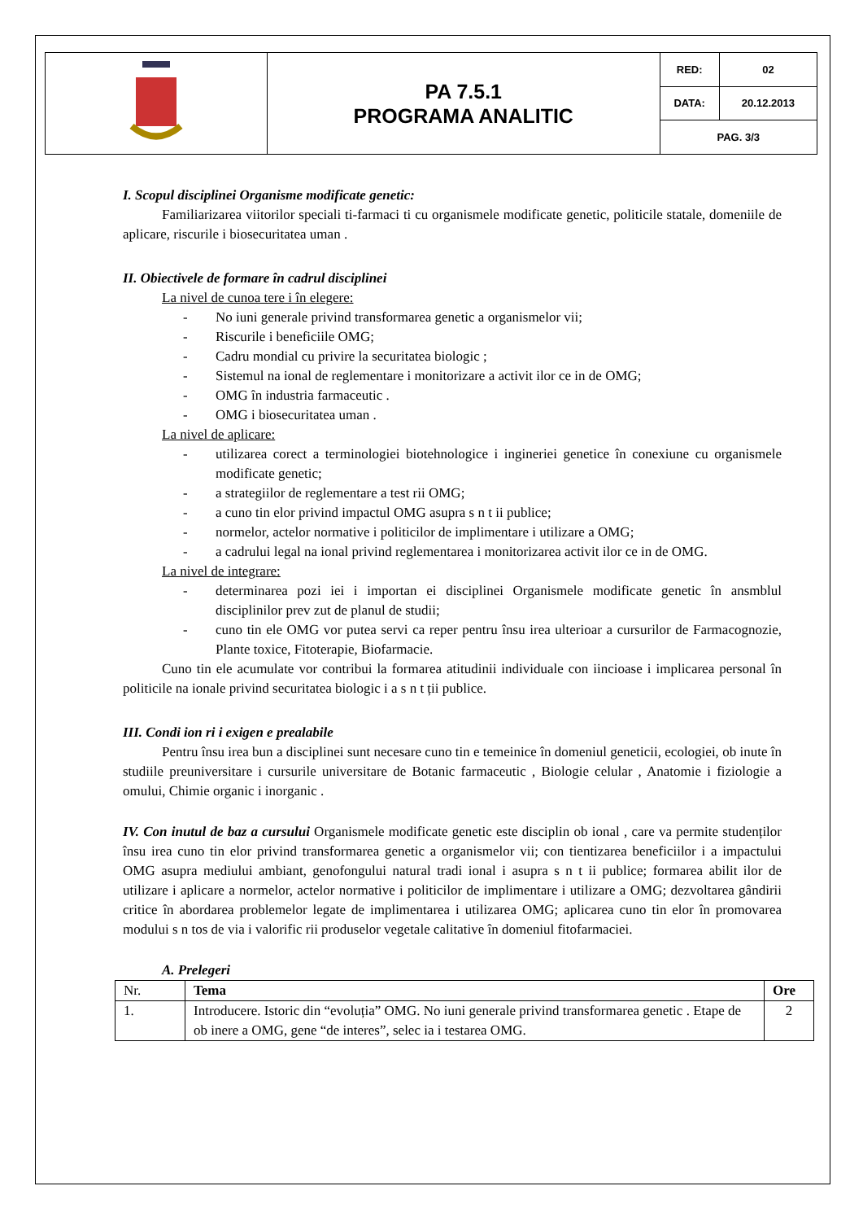| | PA 7.5.1 PROGRAMA ANALITIC | RED: | 02 |
| | | DATA: | 20.12.2013 |
| | | PAG. 3/3 | |
I. Scopul disciplinei Organisme modificate genetic:
Familiarizarea viitorilor speciali ti-farmaci ti cu organismele modificate genetic, politicile statale, domeniile de aplicare, riscurile i biosecuritatea uman .
II. Obiectivele de formare în cadrul disciplinei
La nivel de cunoa tere i în elegere:
- No iuni generale privind transformarea genetic a organismelor vii;
- Riscurile i beneficiile OMG;
- Cadru mondial cu privire la securitatea biologic ;
- Sistemul na ional de reglementare i monitorizare a activit ilor ce in de OMG;
- OMG în industria farmaceutic .
- OMG i biosecuritatea uman .
La nivel de aplicare:
- utilizarea corect a terminologiei biotehnologice i ingineriei genetice în conexiune cu organismele modificate genetic;
- a strategiilor de reglementare a test rii OMG;
- a cuno tin elor privind impactul OMG asupra s n t ii publice;
- normelor, actelor normative i politicilor de implimentare i utilizare a OMG;
- a cadrului legal na ional privind reglementarea i monitorizarea activit ilor ce in de OMG.
La nivel de integrare:
- determinarea pozi iei i importan ei disciplinei Organismele modificate genetic în ansmblul disciplinilor prev zut de planul de studii;
- cuno tin ele OMG vor putea servi ca reper pentru însu irea ulterioar a cursurilor de Farmacognozie, Plante toxice, Fitoterapie, Biofarmacie.
Cuno tin ele acumulate vor contribui la formarea atitudinii individuale con iincioase i implicarea personal în politicile na ionale privind securitatea biologic i a s n t ții publice.
III. Condi ion ri i exigen e prealabile
Pentru însu irea bun a disciplinei sunt necesare cuno tin e temeinice în domeniul geneticii, ecologiei, ob inute în studiile preuniversitare i cursurile universitare de Botanic farmaceutic , Biologie celular , Anatomie i fiziologie a omului, Chimie organic i inorganic .
IV. Con inutul de baz a cursului Organismele modificate genetic este disciplin ob ional , care va permite studenților însu irea cuno tin elor privind transformarea genetic a organismelor vii; con tientizarea beneficiilor i a impactului OMG asupra mediului ambiant, genofongului natural tradi ional i asupra s n t ii publice; formarea abilit ilor de utilizare i aplicare a normelor, actelor normative i politicilor de implimentare i utilizare a OMG; dezvoltarea gândirii critice în abordarea problemelor legate de implimentarea i utilizarea OMG; aplicarea cuno tin elor în promovarea modului s n tos de via i valorific rii produselor vegetale calitative în domeniul fitofarmaciei.
A. Prelegeri
| Nr. | Tema | Ore |
| 1. | Introducere. Istoric din “evoluția” OMG. No iuni generale privind transformarea genetic . Etape de ob inere a OMG, gene “de interes”, selec ia i testarea OMG. | 2 |